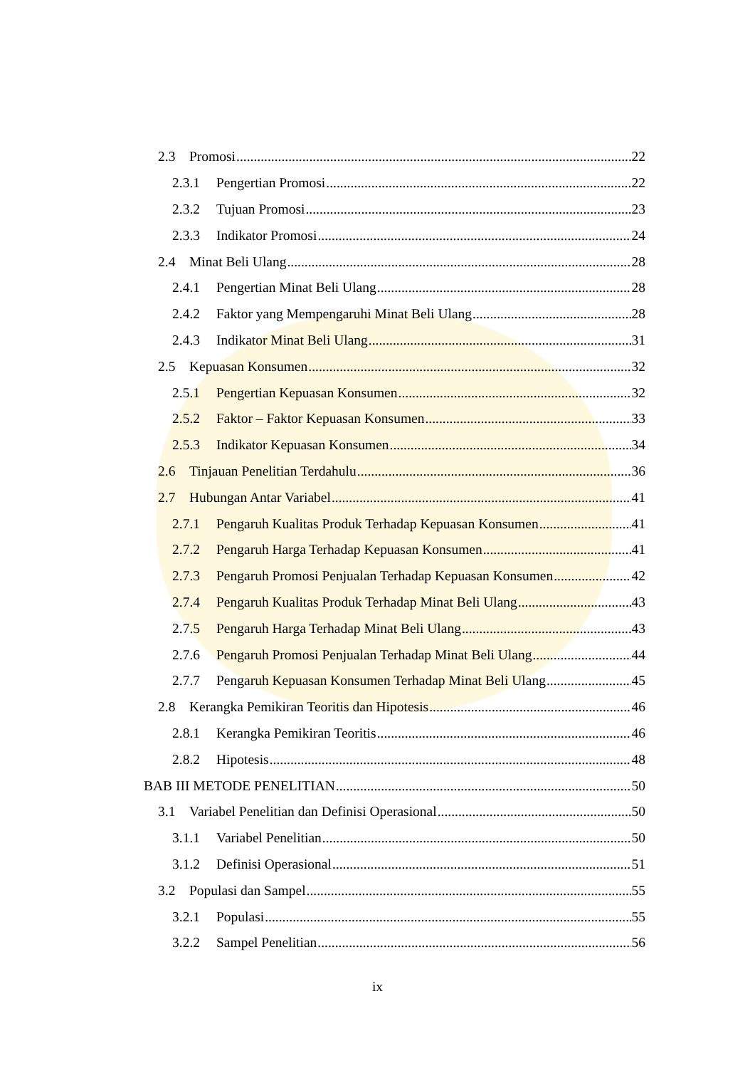2.3 Promosi 22
2.3.1 Pengertian Promosi 22
2.3.2 Tujuan Promosi 23
2.3.3 Indikator Promosi 24
2.4 Minat Beli Ulang 28
2.4.1 Pengertian Minat Beli Ulang 28
2.4.2 Faktor yang Mempengaruhi Minat Beli Ulang 28
2.4.3 Indikator Minat Beli Ulang 31
2.5 Kepuasan Konsumen 32
2.5.1 Pengertian Kepuasan Konsumen 32
2.5.2 Faktor – Faktor Kepuasan Konsumen 33
2.5.3 Indikator Kepuasan Konsumen 34
2.6 Tinjauan Penelitian Terdahulu 36
2.7 Hubungan Antar Variabel 41
2.7.1 Pengaruh Kualitas Produk Terhadap Kepuasan Konsumen 41
2.7.2 Pengaruh Harga Terhadap Kepuasan Konsumen 41
2.7.3 Pengaruh Promosi Penjualan Terhadap Kepuasan Konsumen 42
2.7.4 Pengaruh Kualitas Produk Terhadap Minat Beli Ulang 43
2.7.5 Pengaruh Harga Terhadap Minat Beli Ulang 43
2.7.6 Pengaruh Promosi Penjualan Terhadap Minat Beli Ulang 44
2.7.7 Pengaruh Kepuasan Konsumen Terhadap Minat Beli Ulang 45
2.8 Kerangka Pemikiran Teoritis dan Hipotesis 46
2.8.1 Kerangka Pemikiran Teoritis 46
2.8.2 Hipotesis 48
BAB III METODE PENELITIAN 50
3.1 Variabel Penelitian dan Definisi Operasional 50
3.1.1 Variabel Penelitian 50
3.1.2 Definisi Operasional 51
3.2 Populasi dan Sampel 55
3.2.1 Populasi 55
3.2.2 Sampel Penelitian 56
ix